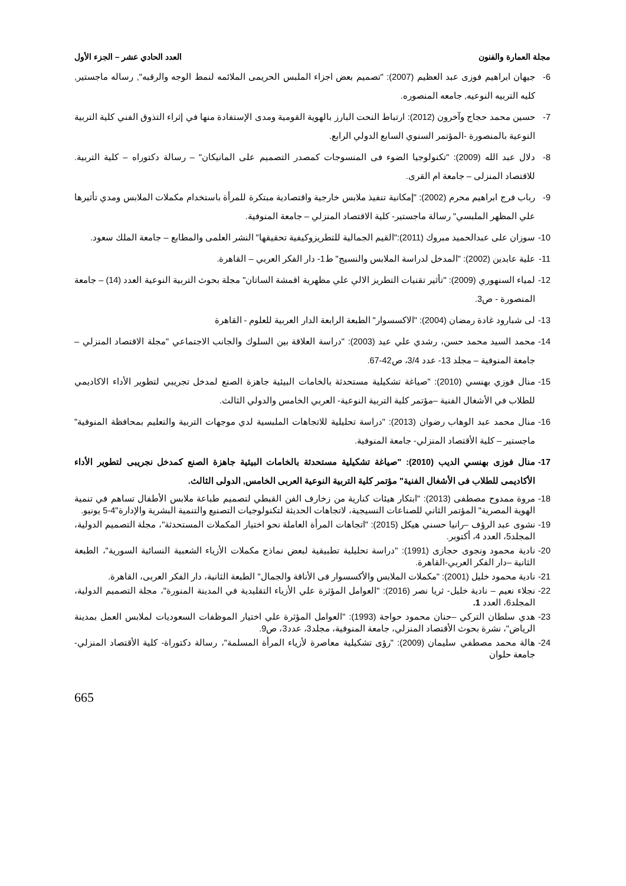مجلة العمارة والفنون العدد الحادي عشر – الجزء الأول
6- جيهان ابراهيم فوزى عبد العظيم (2007): "تصميم بعض اجزاء الملبس الحريمى الملائمه لنمط الوجه والرقبه", رساله ماجستير, كليه التربيه النوعيه, جامعه المنصوره.
7- حسين محمد حجاج وآخرون (2012): ارتباط النحت البارز بالهوية القومية ومدى الإستفادة منها في إثراء التذوق الفني كلية التربية النوعية بالمنصورة -المؤتمر السنوي السابع الدولي الرابع.
8- دلال عبد الله (2009): "تكنولوجيا الضوء فى المنسوجات كمصدر التصميم على المانيكان" – رسالة دكتوراه – كلية التربية. للاقتصاد المنزلى – جامعة ام القرى.
9- رباب فرج ابراهيم محرم (2002): "إمكانية تنفيذ ملابس خارجية واقتصادية مبتكرة للمرأة باستخدام مكملات الملابس ومدي تأثيرها علي المظهر الملبسي" رسالة ماجستير- كلية الاقتصاد المنزلي – جامعة المنوفية.
10- سوزان على عبدالحميد مبروك (2011):"القيم الجمالية للتطريزوكيفية تحقيقها" النشر العلمى والمطابع – جامعة الملك سعود.
11- علية عابدين (2002): "المدخل لدراسة الملابس والنسيج" ط1- دار الفكر العربي – القاهرة.
12- لمياء السنهوري (2009): "تأثير تقنيات التطريز الالي علي مظهرية اقمشة الساتان" مجلة بحوث التربية النوعية العدد (14) – جامعة المنصورة - ص3.
13- لى شبارود غادة رمضان (2004): "الاكسسوار" الطبعة الرابعة الدار العربية للعلوم - القاهرة
14- محمد السيد محمد حسن، رشدي علي عيد (2003): "دراسة العلاقة بين السلوك والجانب الاجتماعي "مجلة الاقتصاد المنزلي – جامعة المنوفية – مجلد 13- عدد 3/4، ص42-67.
15- منال فوزي بهنسي (2010): "صياغة تشكيلية مستحدثة بالخامات البيئية جاهزة الصنع لمدخل تجريبي لتطوير الأداء الاكاديمي للطلاب في الأشغال الفنية –مؤتمر كلية التربية النوعية- العربي الخامس والدولي الثالث.
16- منال محمد عبد الوهاب رضوان (2013): "دراسة تحليلية للاتجاهات الملبسية لدي موجهات التربية والتعليم بمحافظة المنوفية" ماجستير – كلية الأقتصاد المنزلي- جامعة المنوفية.
17- منال فوزى بهنسي الديب (2010): "صياغة تشكيلية مستحدثة بالخامات البيئية جاهزة الصنع كمدخل نجريبى لتطوير الأداء الأكاديمى للطلاب فى الأشغال الفنية" مؤتمر كلية التربية النوعية العربى الخامس, الدولى الثالث.
18- مروة ممدوح مصطفى (2013): "ابتكار هيئات كنارية من زخارف الفن القبطي لتصميم طباعة ملابس الأطفال تساهم في تنمية الهوية المصرية" المؤتمر الثاني للصناعات النسيجية، لاتجاهات الحديثة لتكنولوجيات التصنيع والتنمية البشرية والإدارة"4-5 يونيو.
19- نشوى عبد الرؤف –رانيا حسني هيكل (2015): "اتجاهات المرأة العاملة نحو اختيار المكملات المستحدثة"، مجلة التصميم الدولية، المجلد5، العدد 4، أكتوبر.
20- نادية محمود ونجوى حجازى (1991): "دراسة تحليلية تطبيقية لبعض نماذج مكملات الأزياء الشعبية النسائية السورية"، الطبعة الثانية –دار الفكر العربي-القاهرة.
21- نادية محمود خليل (2001): "مكملات الملابس والأكسسوار فى الأناقة والجمال" الطبعة الثانية، دار الفكر العربى، القاهرة.
22- نجلاء نعيم – نادية خليل- ثريا نصر (2016): "العوامل المؤثرة علي الأزياء التقليدية في المدينة المنورة"، مجلة التصميم الدولية، المجلد6، العدد 1.
23- هدي سلطان التركي –حنان محمود حواجة (1993): "العوامل المؤثرة علي اختيار الموظفات السعوديات لملابس العمل بمدينة الرياض"، نشرة بحوث الأقتصاد المنزلي، جامعة المنوفية، مجلد3، عدد3، ص9.
24- هالة محمد مصطفي سليمان (2009): "رؤى تشكيلية معاصرة لأزياء المرأة المسلمة"، رسالة دكتوراة- كلية الأقتصاد المنزلي-جامعة حلوان
665